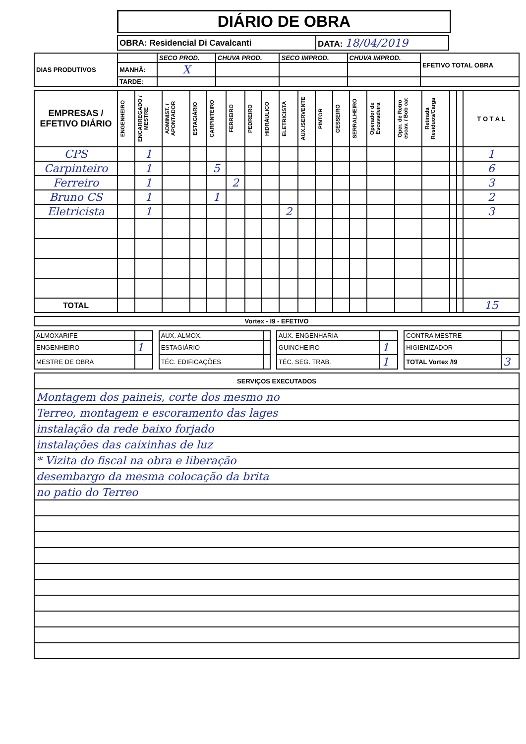DIÁRIO DE OBRA
| OBRA: Residencial Di Cavalcanti | DATA: 18/04/2019 |
| DIAS PRODUTIVOS | | SECO PROD. | CHUVA PROD. | SECO IMPROD. | CHUVA IMPROD. | EFETIVO TOTAL OBRA |
| | MANHÃ: | X | | | | |
| | TARDE: | | | | | |
| EMPRESAS / EFETIVO DIÁRIO | ENGENHEIRO | ENCARREGADO / MESTRE | ADMINIST. / APONTADOR | ESTAGIÁRIO | CARPINTEIRO | FERREIRO | PEDREIRO | HIDRÁULICO | ELETRICISTA | AUX./SERVENTE | PINTOR | GESSEIRO | SERRALHEIRO | Operador de Escavadeira | Oper. de Retro escav. / Bob cat | Retirada Residuos/Carga | | | T O T A L |
| --- | --- | --- | --- | --- | --- | --- | --- | --- | --- | --- | --- | --- | --- | --- | --- | --- | --- | --- | --- |
| CPS | | 1 | | | | | | | | | | | | | | | | | 1 |
| Carpinteiro | | 1 | | | 5 | | | | | | | | | | | | | | 6 |
| Ferreiro | | 1 | | | | 2 | | | | | | | | | | | | | 3 |
| Bruno CS | | 1 | | | 1 | | | | | | | | | | | | | | 2 |
| Eletricista | | 1 | | | | | | | 2 | | | | | | | | | | 3 |
| TOTAL | | | | | | | | | | | | | | | | | | | 15 |
| Vortex - I9 - EFETIVO |
| ALMOXARIFE | | | AUX. ALMOX. | | | AUX. ENGENHARIA | | | CONTRA MESTRE | |
| ENGENHEIRO | 1 | | ESTAGIÁRIO | | | GUINCHEIRO | 1 | | HIGIENIZADOR | |
| MESTRE DE OBRA | | | TÉC. EDIFICAÇÕES | | | TÉC. SEG. TRAB. | 1 | | TOTAL Vortex /I9 | 3 |
| SERVIÇOS EXECUTADOS |
| Montagem dos paineis, corte dos mesmo no |
| Terreo, montagem e escoramento das lages |
| instalação da rede baixo forjado |
| instalações das caixinhas de luz |
| * Vizita do fiscal na obra e liberação |
| desembargo da mesma colocação da brita |
| no patio do Terreo |